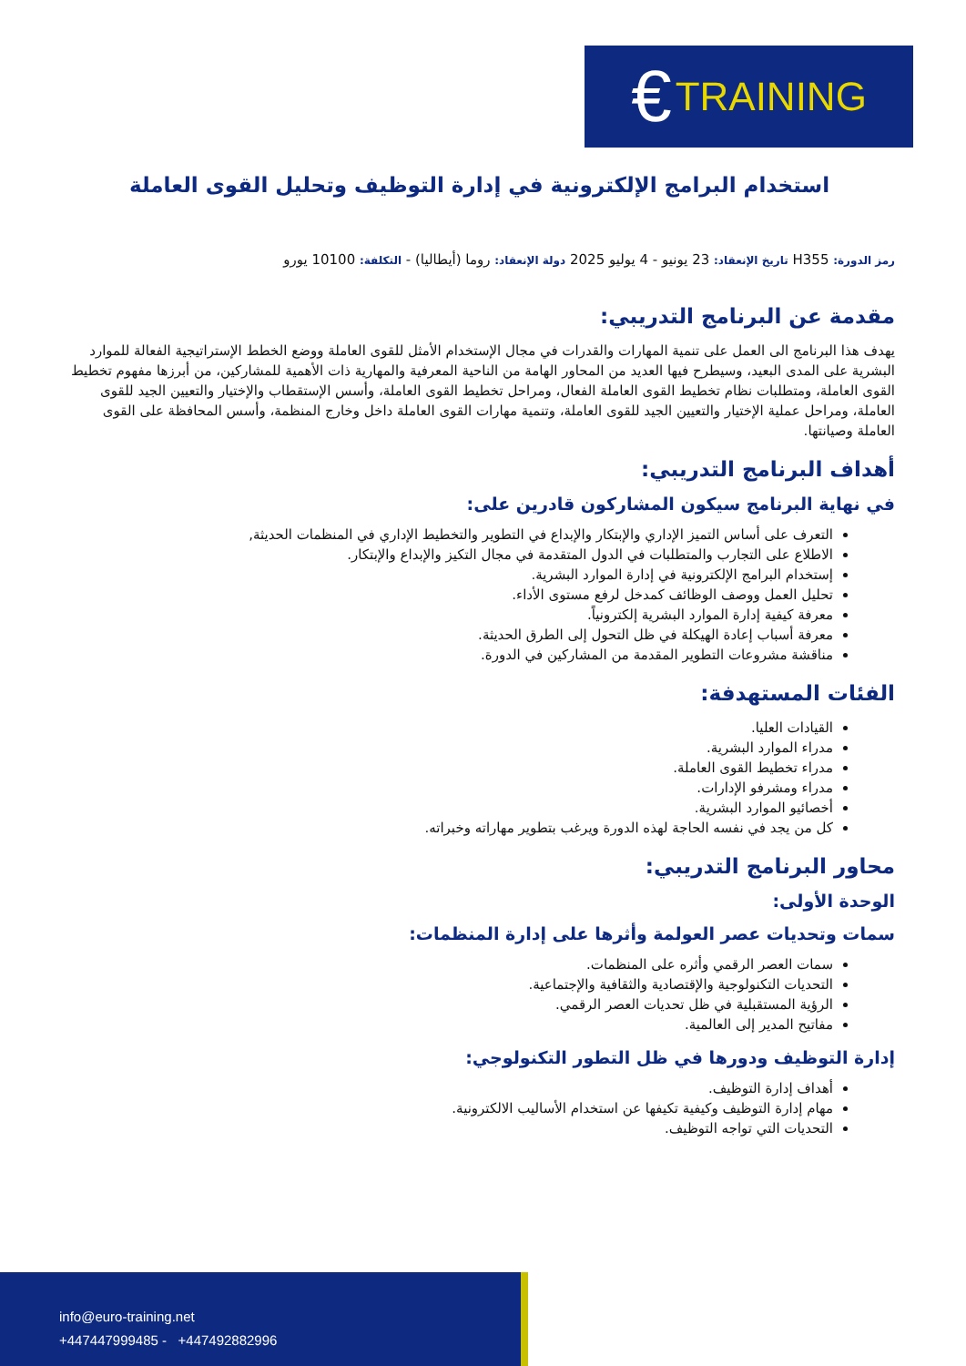€ TRAINING
استخدام البرامج الإلكترونية في إدارة التوظيف وتحليل القوى العاملة
رمز الدورة: H355 تاريخ الإنعقاد: 23 يونيو - 4 يوليو 2025 دولة الإنعقاد: روما (أيطاليا) - التكلفة: 10100 يورو
مقدمة عن البرنامج التدريبي:
يهدف هذا البرنامج الى العمل على تنمية المهارات والقدرات في مجال الإستخدام الأمثل للقوى العاملة ووضع الخطط الإستراتيجية الفعالة للموارد البشرية على المدى البعيد، وسيطرح فيها العديد من المحاور الهامة من الناحية المعرفية والمهارية ذات الأهمية للمشاركين، من أبرزها مفهوم تخطيط القوى العاملة، ومتطلبات نظام تخطيط القوى العاملة الفعال، ومراحل تخطيط القوى العاملة، وأسس الإستقطاب والإختيار والتعيين الجيد للقوى العاملة، ومراحل عملية الإختيار والتعيين الجيد للقوى العاملة، وتنمية مهارات القوى العاملة داخل وخارج المنظمة، وأسس المحافظة على القوى العاملة وصيانتها.
أهداف البرنامج التدريبي:
في نهاية البرنامج سيكون المشاركون قادرين على:
التعرف على أساس التميز الإداري والإبتكار والإبداع في التطوير والتخطيط الإداري في المنظمات الحديثة,
الاطلاع على التجارب والمتطلبات في الدول المتقدمة في مجال التكيز والإبداع والإبتكار.
إستخدام البرامج الإلكترونية في إدارة الموارد البشرية.
تحليل العمل ووصف الوظائف كمدخل لرفع مستوى الأداء.
معرفة كيفية إدارة الموارد البشرية إلكترونياً.
معرفة أسباب إعادة الهيكلة في ظل التحول إلى الطرق الحديثة.
مناقشة مشروعات التطوير المقدمة من المشاركين في الدورة.
الفئات المستهدفة:
القيادات العليا.
مدراء الموارد البشرية.
مدراء تخطيط القوى العاملة.
مدراء ومشرفو الإدارات.
أخصائيو الموارد البشرية.
كل من يجد في نفسه الحاجة لهذه الدورة ويرغب بتطوير مهاراته وخبراته.
محاور البرنامج التدريبي:
الوحدة الأولى:
سمات وتحديات عصر العولمة وأثرها على إدارة المنظمات:
سمات العصر الرقمي وأثره على المنظمات.
التحديات التكنولوجية والإقتصادية والثقافية والإجتماعية.
الرؤية المستقبلية في ظل تحديات العصر الرقمي.
مفاتيح المدير إلى العالمية.
إدارة التوظيف ودورها في ظل التطور التكنولوجي:
أهداف إدارة التوظيف.
مهام إدارة التوظيف وكيفية تكيفها عن استخدام الأساليب الالكترونية.
التحديات التي تواجه التوظيف.
info@euro-training.net
+447447999485 - +447492882996